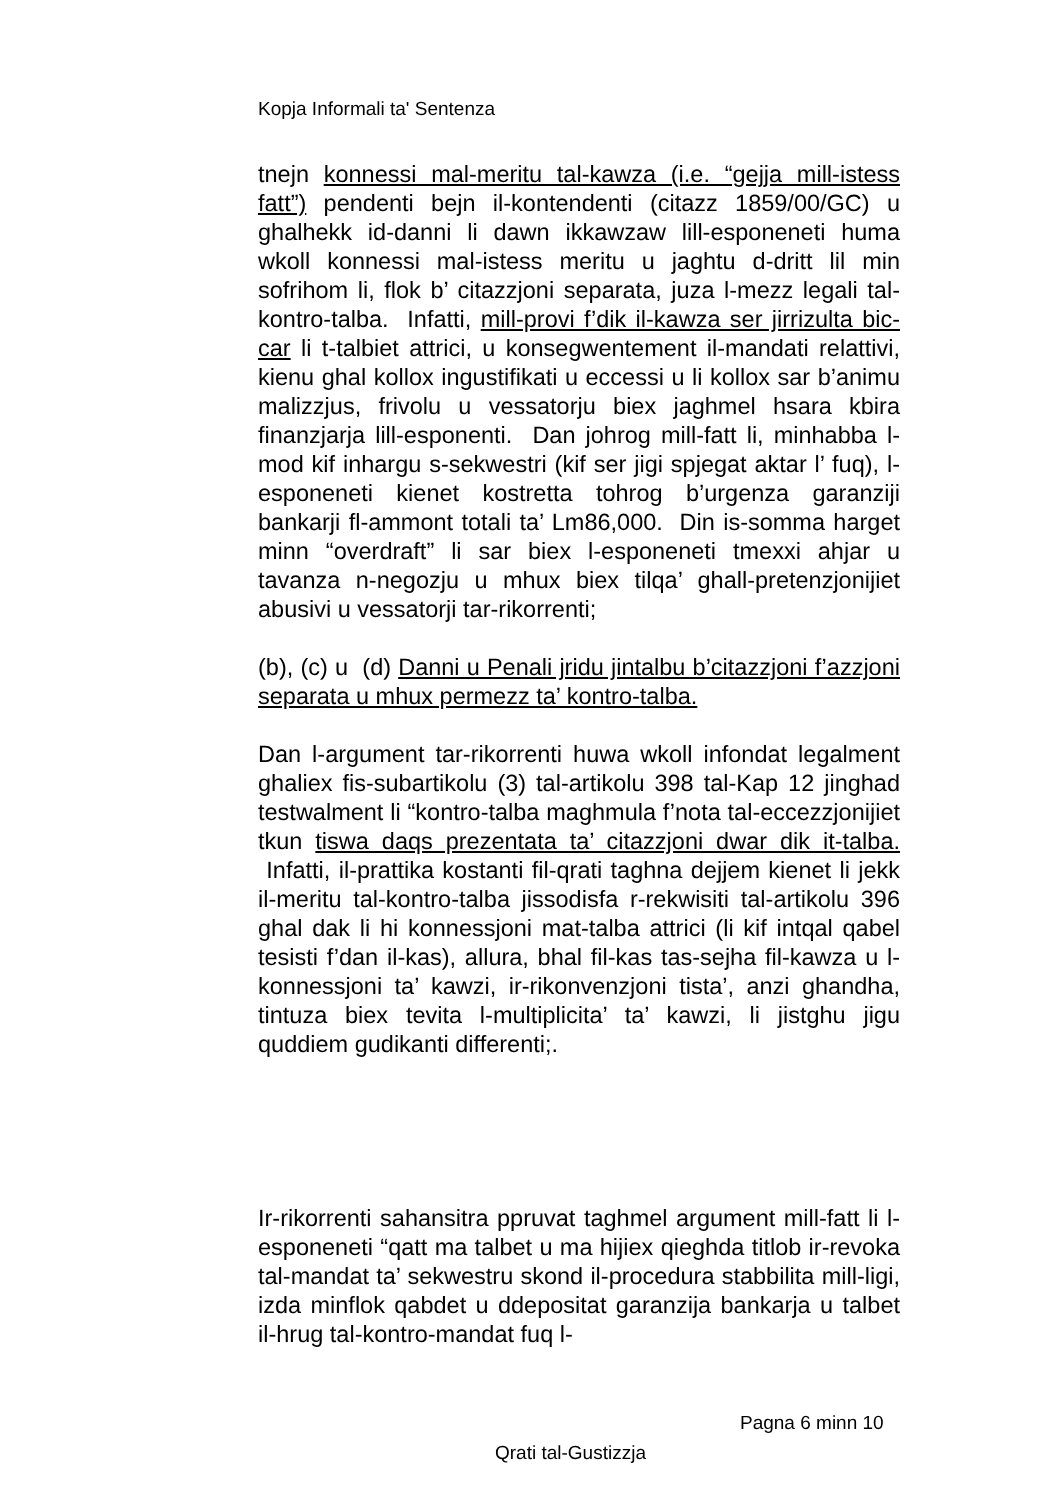Kopja Informali ta' Sentenza
tnejn konnessi mal-meritu tal-kawza (i.e. “gejja mill-istess fatt”) pendenti bejn il-kontendenti (citazz 1859/00/GC) u ghalhekk id-danni li dawn ikkawzaw lill-esponeneti huma wkoll konnessi mal-istess meritu u jaghtu d-dritt lil min sofrihom li, flok b’ citazzjoni separata, juza l-mezz legali tal-kontro-talba. Infatti, mill-provi f’dik il-kawza ser jirrizulta bic-car li t-talbiet attrici, u konsegwentement il-mandati relattivi, kienu ghal kollox ingustifikati u eccessi u li kollox sar b’animu malizzjus, frivolu u vessatorju biex jaghmel hsara kbira finanzjarja lill-esponenti. Dan johrog mill-fatt li, minhabba l-mod kif inhargu s-sekwestri (kif ser jigi spjegat aktar l’ fuq), l-esponeneti kienet kostretta tohrog b’urgenza garanziji bankarji fl-ammont totali ta’ Lm86,000. Din is-somma harget minn “overdraft” li sar biex l-esponeneti tmexxi ahjar u tavanza n-negozju u mhux biex tilqa’ ghall-pretenzjonijiet abusivi u vessatorji tar-rikorrenti;
(b), (c) u (d) Danni u Penali jridu jintalbu b’citazzjoni f’azzjoni separata u mhux permezz ta’ kontro-talba.
Dan l-argument tar-rikorrenti huwa wkoll infondat legalment ghaliex fis-subartikolu (3) tal-artikolu 398 tal-Kap 12 jinghad testwalment li “kontro-talba maghmula f’nota tal-eccezzjonijiet tkun tiswa daqs prezentata ta’ citazzjoni dwar dik it-talba. Infatti, il-prattika kostanti fil-qrati taghna dejjem kienet li jekk il-meritu tal-kontro-talba jissodisfa r-rekwisiti tal-artikolu 396 ghal dak li hi konnessjoni mat-talba attrici (li kif intqal qabel tesisti f’dan il-kas), allura, bhal fil-kas tas-sejha fil-kawza u l-konnessjoni ta’ kawzi, ir-rikonvenzjoni tista’, anzi ghandha, tintuza biex tevita l-multiplicita’ ta’ kawzi, li jistghu jigu quddiem gudikanti differenti;.
Ir-rikorrenti sahansitra ppruvat taghmel argument mill-fatt li l-esponeneti “qatt ma talbet u ma hijiex qieghda titlob ir-revoka tal-mandat ta’ sekwestru skond il-procedura stabbilita mill-ligi, izda minflok qabdet u ddepositat garanzija bankarja u talbet il-hrug tal-kontro-mandat fuq l-
Pagna 6 minn 10
Qrati tal-Gustizzja